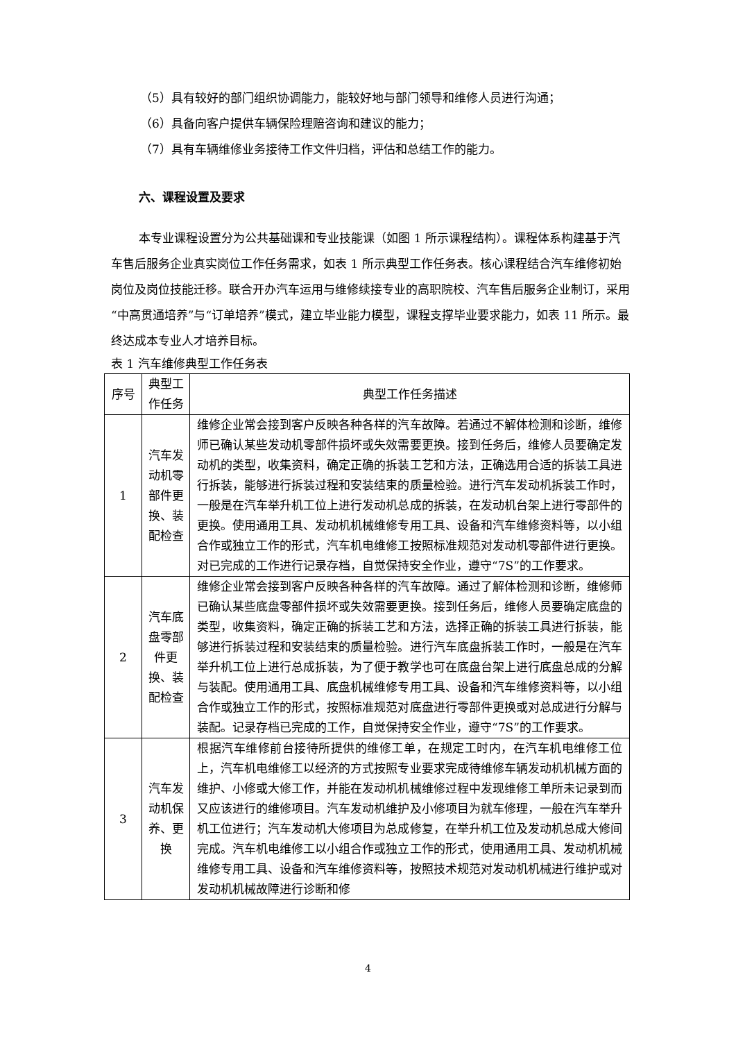（5）具有较好的部门组织协调能力，能较好地与部门领导和维修人员进行沟通；
（6）具备向客户提供车辆保险理赔咨询和建议的能力；
（7）具有车辆维修业务接待工作文件归档，评估和总结工作的能力。
六、课程设置及要求
本专业课程设置分为公共基础课和专业技能课（如图 1 所示课程结构）。课程体系构建基于汽车售后服务企业真实岗位工作任务需求，如表 1 所示典型工作任务表。核心课程结合汽车维修初始岗位及岗位技能迁移。联合开办汽车运用与维修续接专业的高职院校、汽车售后服务企业制订，采用“中高贯通培养”与“订单培养”模式，建立毕业能力模型，课程支撑毕业要求能力，如表 11 所示。最终达成本专业人才培养目标。
表 1 汽车维修典型工作任务表
| 序号 | 典型工作任务 | 典型工作任务描述 |
| --- | --- | --- |
| 1 | 汽车发动机零部件更换、装配检查 | 维修企业常会接到客户反映各种各样的汽车故障。若通过不解体检测和诊断，维修师已确认某些发动机零部件损坏或失效需要更换。接到任务后，维修人员要确定发动机的类型，收集资料，确定正确的拆装工艺和方法，正确选用合适的拆装工具进行拆装，能够进行拆装过程和安装结束的质量检验。进行汽车发动机拆装工作时，一般是在汽车举升机工位上进行发动机总成的拆装，在发动机台架上进行零部件的更换。使用通用工具、发动机机械维修专用工具、设备和汽车维修资料等，以小组合作或独立工作的形式，汽车机电维修工按照标准规范对发动机零部件进行更换。对已完成的工作进行记录存档，自觉保持安全作业，遵守“7S”的工作要求。 |
| 2 | 汽车底盘零部件更换、装配检查 | 维修企业常会接到客户反映各种各样的汽车故障。通过了解体检测和诊断，维修师已确认某些底盘零部件损坏或失效需要更换。接到任务后，维修人员要确定底盘的类型，收集资料，确定正确的拆装工艺和方法，选择正确的拆装工具进行拆装，能够进行拆装过程和安装结束的质量检验。进行汽车底盘拆装工作时，一般是在汽车举升机工位上进行总成拆装，为了便于教学也可在底盘台架上进行底盘总成的分解与装配。使用通用工具、底盘机械维修专用工具、设备和汽车维修资料等，以小组合作或独立工作的形式，按照标准规范对底盘进行零部件更换或对总成进行分解与装配。记录存档已完成的工作，自觉保持安全作业，遵守“7S”的工作要求。 |
| 3 | 汽车发动机保养、更换 | 根据汽车维修前台接待所提供的维修工单，在规定工时内，在汽车机电维修工位上，汽车机电维修工以经济的方式按照专业要求完成待维修车辆发动机机械方面的维护、小修或大修工作，并能在发动机机械维修过程中发现维修工单所未记录到而又应该进行的维修项目。汽车发动机维护及小修项目为就车修理，一般在汽车举升机工位进行；汽车发动机大修项目为总成修复，在举升机工位及发动机总成大修间完成。汽车机电维修工以小组合作或独立工作的形式，使用通用工具、发动机机械维修专用工具、设备和汽车维修资料等，按照技术规范对发动机机械进行维护或对发动机机械故障进行诊断和修 |
4